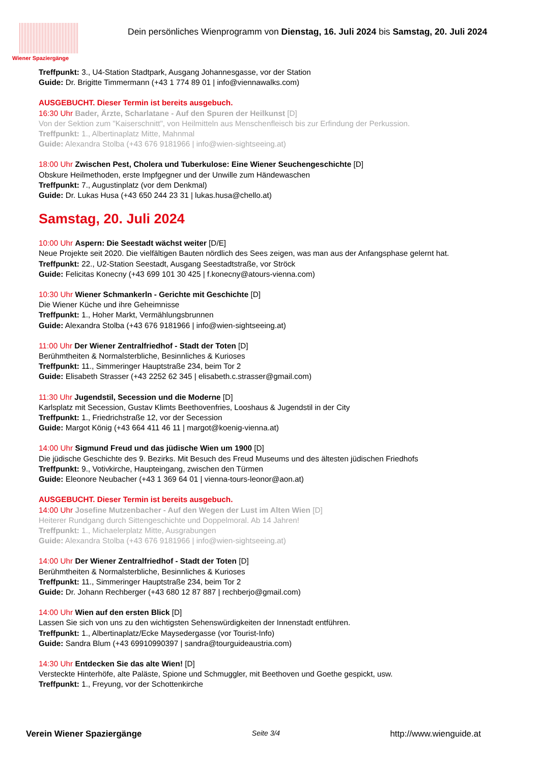Wiener Spaziergänge
Dein persönliches Wienprogramm von Dienstag, 16. Juli 2024 bis Samstag, 20. Juli 2024
Treffpunkt: 3., U4-Station Stadtpark, Ausgang Johannesgasse, vor der Station
Guide: Dr. Brigitte Timmermann (+43 1 774 89 01 | info@viennawalks.com)
AUSGEBUCHT. Dieser Termin ist bereits ausgebuch.
16:30 Uhr Bader, Ärzte, Scharlatane - Auf den Spuren der Heilkunst [D]
Von der Sektion zum "Kaiserschnitt", von Heilmitteln aus Menschenfleisch bis zur Erfindung der Perkussion.
Treffpunkt: 1., Albertinaplatz Mitte, Mahnmal
Guide: Alexandra Stolba (+43 676 9181966 | info@wien-sightseeing.at)
18:00 Uhr Zwischen Pest, Cholera und Tuberkulose: Eine Wiener Seuchengeschichte [D]
Obskure Heilmethoden, erste Impfgegner und der Unwille zum Händewaschen
Treffpunkt: 7., Augustinplatz (vor dem Denkmal)
Guide: Dr. Lukas Husa (+43 650 244 23 31 | lukas.husa@chello.at)
Samstag, 20. Juli 2024
10:00 Uhr Aspern: Die Seestadt wächst weiter [D/E]
Neue Projekte seit 2020. Die vielfältigen Bauten nördlich des Sees zeigen, was man aus der Anfangsphase gelernt hat.
Treffpunkt: 22., U2-Station Seestadt, Ausgang Seestadtstraße, vor Ströck
Guide: Felicitas Konecny (+43 699 101 30 425 | f.konecny@atours-vienna.com)
10:30 Uhr Wiener Schmankerln - Gerichte mit Geschichte [D]
Die Wiener Küche und ihre Geheimnisse
Treffpunkt: 1., Hoher Markt, Vermählungsbrunnen
Guide: Alexandra Stolba (+43 676 9181966 | info@wien-sightseeing.at)
11:00 Uhr Der Wiener Zentralfriedhof - Stadt der Toten [D]
Berühmtheiten & Normalsterbliche, Besinnliches & Kurioses
Treffpunkt: 11., Simmeringer Hauptstraße 234, beim Tor 2
Guide: Elisabeth Strasser (+43 2252 62 345 | elisabeth.c.strasser@gmail.com)
11:30 Uhr Jugendstil, Secession und die Moderne [D]
Karlsplatz mit Secession, Gustav Klimts Beethovenfries, Looshaus & Jugendstil in der City
Treffpunkt: 1., Friedrichstraße 12, vor der Secession
Guide: Margot König (+43 664 411 46 11 | margot@koenig-vienna.at)
14:00 Uhr Sigmund Freud und das jüdische Wien um 1900 [D]
Die jüdische Geschichte des 9. Bezirks. Mit Besuch des Freud Museums und des ältesten jüdischen Friedhofs
Treffpunkt: 9., Votivkirche, Haupteingang, zwischen den Türmen
Guide: Eleonore Neubacher (+43 1 369 64 01 | vienna-tours-leonor@aon.at)
AUSGEBUCHT. Dieser Termin ist bereits ausgebuch.
14:00 Uhr Josefine Mutzenbacher - Auf den Wegen der Lust im Alten Wien [D]
Heiterer Rundgang durch Sittengeschichte und Doppelmoral. Ab 14 Jahren!
Treffpunkt: 1., Michaelerplatz Mitte, Ausgrabungen
Guide: Alexandra Stolba (+43 676 9181966 | info@wien-sightseeing.at)
14:00 Uhr Der Wiener Zentralfriedhof - Stadt der Toten [D]
Berühmtheiten & Normalsterbliche, Besinnliches & Kurioses
Treffpunkt: 11., Simmeringer Hauptstraße 234, beim Tor 2
Guide: Dr. Johann Rechberger (+43 680 12 87 887 | rechberjo@gmail.com)
14:00 Uhr Wien auf den ersten Blick [D]
Lassen Sie sich von uns zu den wichtigsten Sehenswürdigkeiten der Innenstadt entführen.
Treffpunkt: 1., Albertinaplatz/Ecke Maysedergasse (vor Tourist-Info)
Guide: Sandra Blum (+43 69910990397 | sandra@tourguideaustria.com)
14:30 Uhr Entdecken Sie das alte Wien! [D]
Versteckte Hinterhöfe, alte Paläste, Spione und Schmuggler, mit Beethoven und Goethe gespickt, usw.
Treffpunkt: 1., Freyung, vor der Schottenkirche
Verein Wiener Spaziergänge Seite 3/4 http://www.wienguide.at